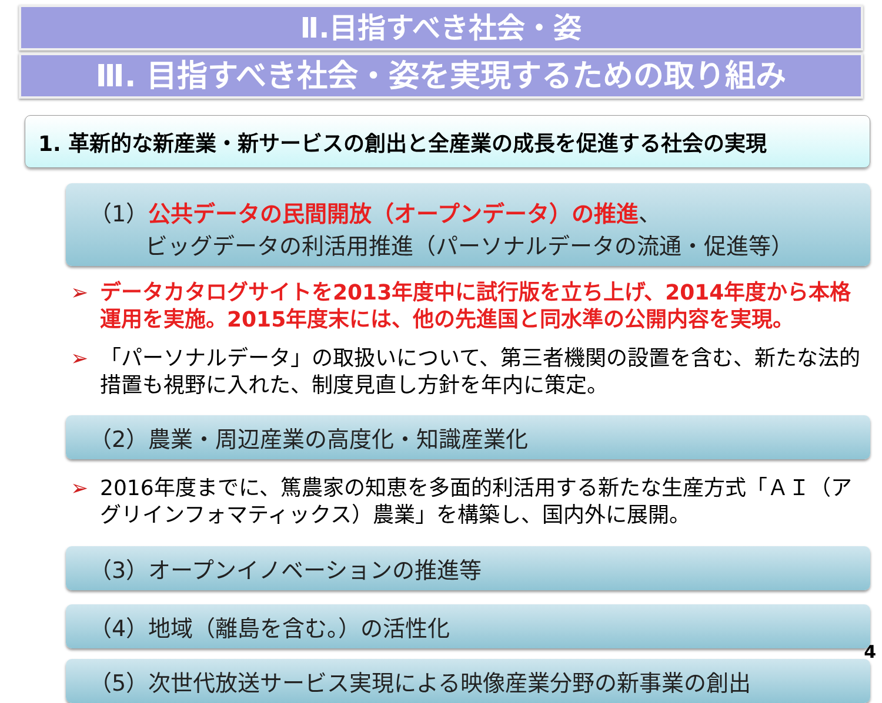Ⅱ.目指すべき社会・姿
Ⅲ. 目指すべき社会・姿を実現するための取り組み
1. 革新的な新産業・新サービスの創出と全産業の成長を促進する社会の実現
（1）公共データの民間開放（オープンデータ）の推進、
   ビッグデータの利活用推進（パーソナルデータの流通・促進等）
➢ データカタログサイトを2013年度中に試行版を立ち上げ、2014年度から本格運用を実施。2015年度末には、他の先進国と同水準の公開内容を実現。
➢ 「パーソナルデータ」の取扱いについて、第三者機関の設置を含む、新たな法的措置も視野に入れた、制度見直し方針を年内に策定。
（2）農業・周辺産業の高度化・知識産業化
➢ 2016年度までに、篤農家の知恵を多面的利活用する新たな生産方式「ＡＩ（アグリインフォマティックス）農業」を構築し、国内外に展開。
（3）オープンイノベーションの推進等
（4）地域（離島を含む。）の活性化
（5）次世代放送サービス実現による映像産業分野の新事業の創出
4